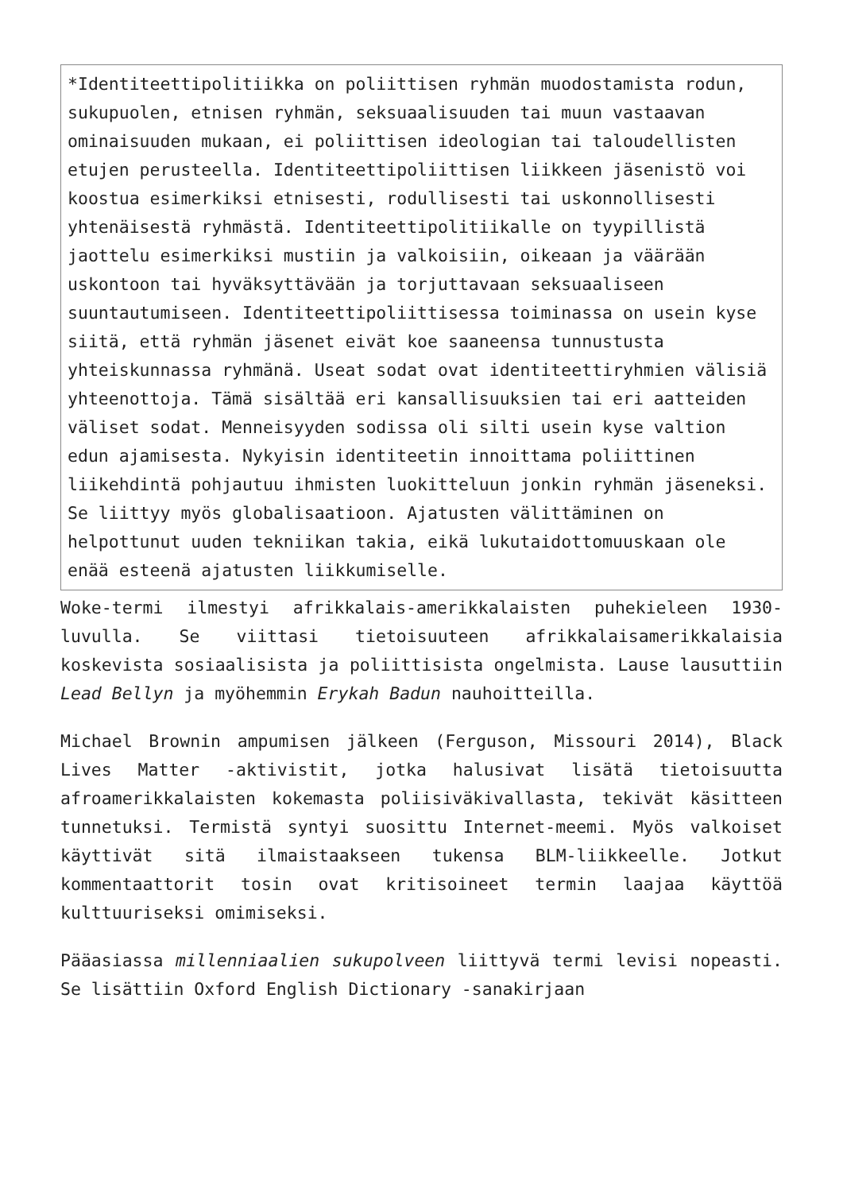*Identiteettipolitiikka on poliittisen ryhmän muodostamista rodun, sukupuolen, etnisen ryhmän, seksuaalisuuden tai muun vastaavan ominaisuuden mukaan, ei poliittisen ideologian tai taloudellisten etujen perusteella. Identiteettipoliittisen liikkeen jäsenistö voi koostua esimerkiksi etnisesti, rodullisesti tai uskonnollisesti yhtenäisestä ryhmästä. Identiteettipolitiikalle on tyypillistä jaottelu esimerkiksi mustiin ja valkoisiin, oikeaan ja väärään uskontoon tai hyväksyttävään ja torjuttavaan seksuaaliseen suuntautumiseen. Identiteettipoliittisessa toiminassa on usein kyse siitä, että ryhmän jäsenet eivät koe saaneensa tunnustusta yhteiskunnassa ryhmänä. Useat sodat ovat identiteettiryhmien välisiä yhteenottoja. Tämä sisältää eri kansallisuuksien tai eri aatteiden väliset sodat. Menneisyyden sodissa oli silti usein kyse valtion edun ajamisesta. Nykyisin identiteetin innoittama poliittinen liikehdintä pohjautuu ihmisten luokitteluun jonkin ryhmän jäseneksi. Se liittyy myös globalisaatioon. Ajatusten välittäminen on helpottunut uuden tekniikan takia, eikä lukutaidottomuuskaan ole enää esteenä ajatusten liikkumiselle.
Woke-termi ilmestyi afrikkalais-amerikkalaisten puhekieleen 1930-luvulla. Se viittasi tietoisuuteen afrikkalaisamerikkalaisia koskevista sosiaalisista ja poliittisista ongelmista. Lause lausuttiin Lead Bellyn ja myöhemmin Erykah Badun nauhoitteilla.
Michael Brownin ampumisen jälkeen (Ferguson, Missouri 2014), Black Lives Matter -aktivistit, jotka halusivat lisätä tietoisuutta afroamerikkalaisten kokemasta poliisiväkivallasta, tekivät käsitteen tunnetuksi. Termistä syntyi suosittu Internet-meemi. Myös valkoiset käyttivät sitä ilmaistaakseen tukensa BLM-liikkeelle. Jotkut kommentaattorit tosin ovat kritisoineet termin laajaa käyttöä kulttuuriseksi omimiseksi.
Pääasiassa millenniaalien sukupolveen liittyvä termi levisi nopeasti. Se lisättiin Oxford English Dictionary -sanakirjaan